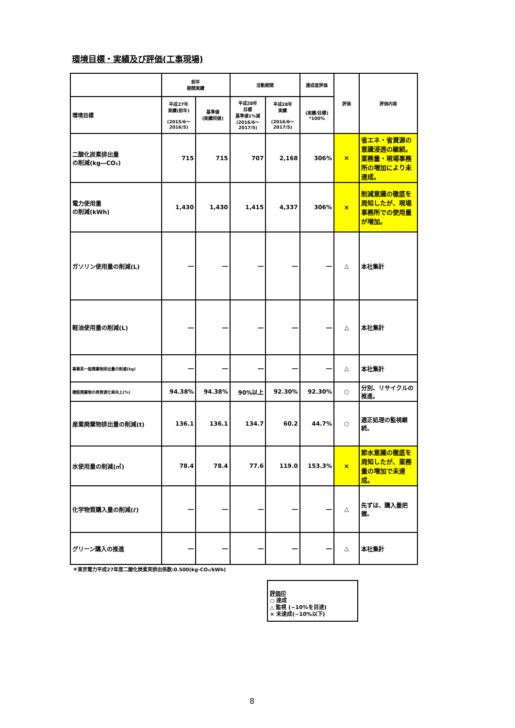環境目標・実績及び評価(工事現場)
| | 前年 期間実績 | | 活動期間 | | 達成度評価 | 評価 | 評価内容 |
| --- | --- | --- | --- | --- | --- | --- | --- |
| 環境目標 | 平成27年 実績(前年) (2015/6～ 2016/5) | 基準値 (実績同値) | 平成28年 目標 基準値1%減 (2016/6～ 2017/5) | 平成28年 実績 (2016/6～ 2017/5) | (実績/目標) *100% | | |
| 二酸化炭素排出量 の削減(kg―CO₂) | 715 | 715 | 707 | 2,168 | 306% | × | 省エネ・省資源の意識浸透の継続。業務量・現場事務所の増加により未達成。 |
| 電力使用量 の削減(kWh) | 1,430 | 1,430 | 1,415 | 4,337 | 306% | × | 削減意識の徹底を周知したが、現場事務所での使用量が増加。 |
| ガソリン使用量の削減(L) | ― | ― | ― | ― | ― | △ | 本社集計 |
| 軽油使用量の削減(L) | ― | ― | ― | ― | ― | △ | 本社集計 |
| 事業系一般廃棄物排出量の削減(kg) | ― | ― | ― | ― | ― | △ | 本社集計 |
| 建設廃棄物の再資源化率向上(%) | 94.38% | 94.38% | 90%以上 | 92.30% | 92.30% | ○ | 分別、リサイクルの推進。 |
| 産業廃棄物排出量の削減(t) | 136.1 | 136.1 | 134.7 | 60.2 | 44.7% | ○ | 適正処理の監視継続。 |
| 水使用量の削減(㎥) | 78.4 | 78.4 | 77.6 | 119.0 | 153.3% | × | 節水意識の徹底を周知したが、業務量の増加で未達成。 |
| 化学物質購入量の削減(ℓ) | ― | ― | ― | ― | ― | △ | 先ずは、購入量把握。 |
| グリーン購入の推進 | ― | ― | ― | ― | ― | △ | 本社集計 |
＊東京電力平成27年度二酸化炭素実排出係数:0.500(kg-CO₂/kWh)
評価印
○ 達成
△ 監視 (−10%を目途)
× 未達成(−10%以下)
8